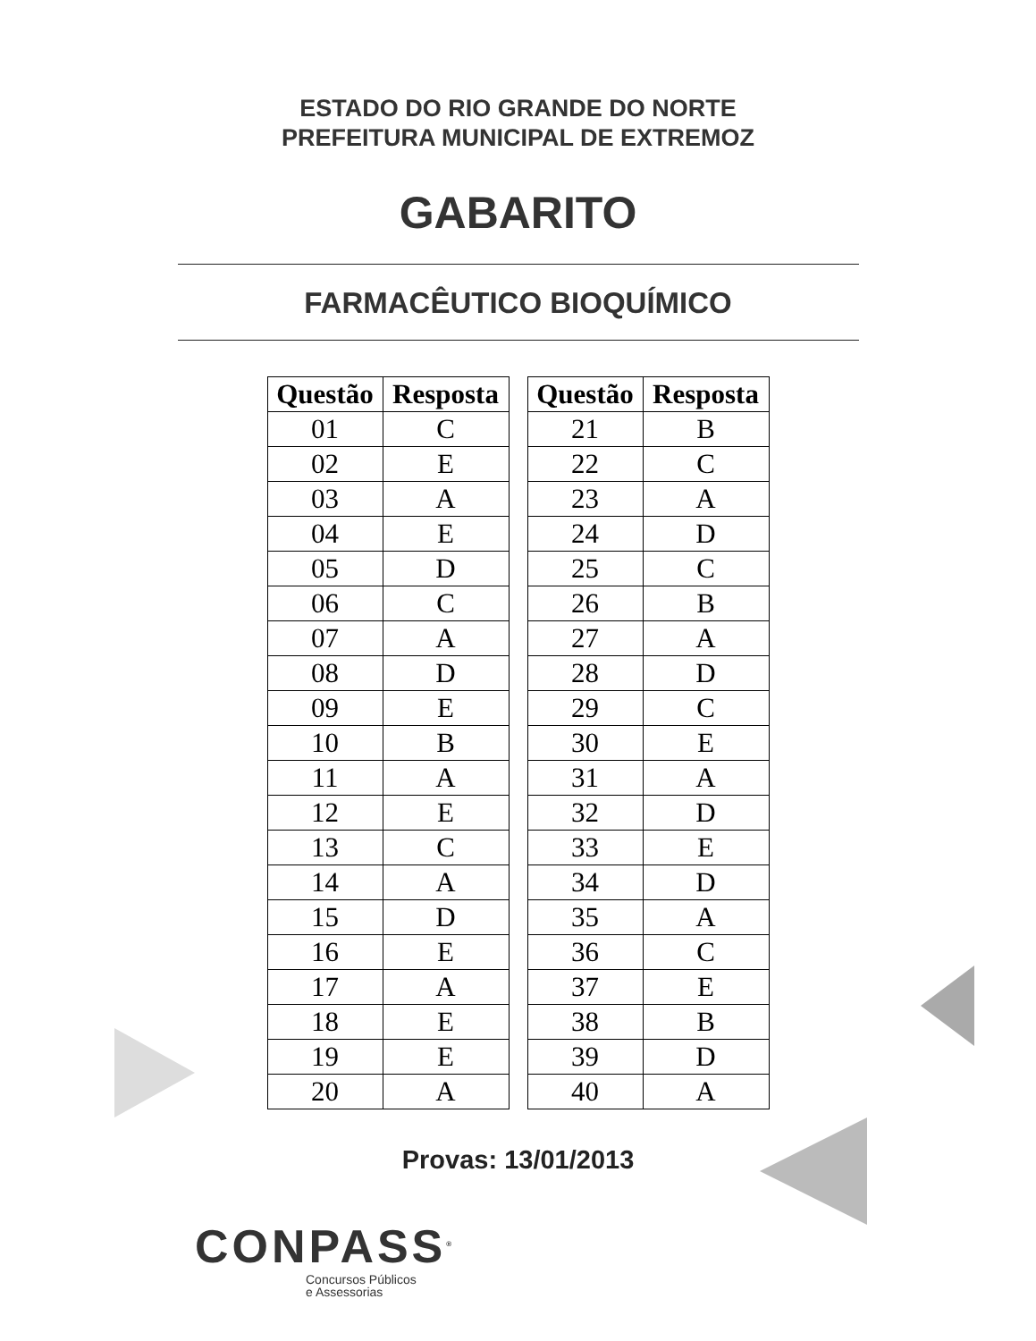ESTADO DO RIO GRANDE DO NORTE
PREFEITURA MUNICIPAL DE EXTREMOZ
GABARITO
FARMACÊUTICO BIOQUÍMICO
| Questão | Resposta |
| --- | --- |
| 01 | C |
| 02 | E |
| 03 | A |
| 04 | E |
| 05 | D |
| 06 | C |
| 07 | A |
| 08 | D |
| 09 | E |
| 10 | B |
| 11 | A |
| 12 | E |
| 13 | C |
| 14 | A |
| 15 | D |
| 16 | E |
| 17 | A |
| 18 | E |
| 19 | E |
| 20 | A |
| Questão | Resposta |
| --- | --- |
| 21 | B |
| 22 | C |
| 23 | A |
| 24 | D |
| 25 | C |
| 26 | B |
| 27 | A |
| 28 | D |
| 29 | C |
| 30 | E |
| 31 | A |
| 32 | D |
| 33 | E |
| 34 | D |
| 35 | A |
| 36 | C |
| 37 | E |
| 38 | B |
| 39 | D |
| 40 | A |
Provas: 13/01/2013
CONPASS<sup>®</sup>
Concursos Públicos
e Assessorias